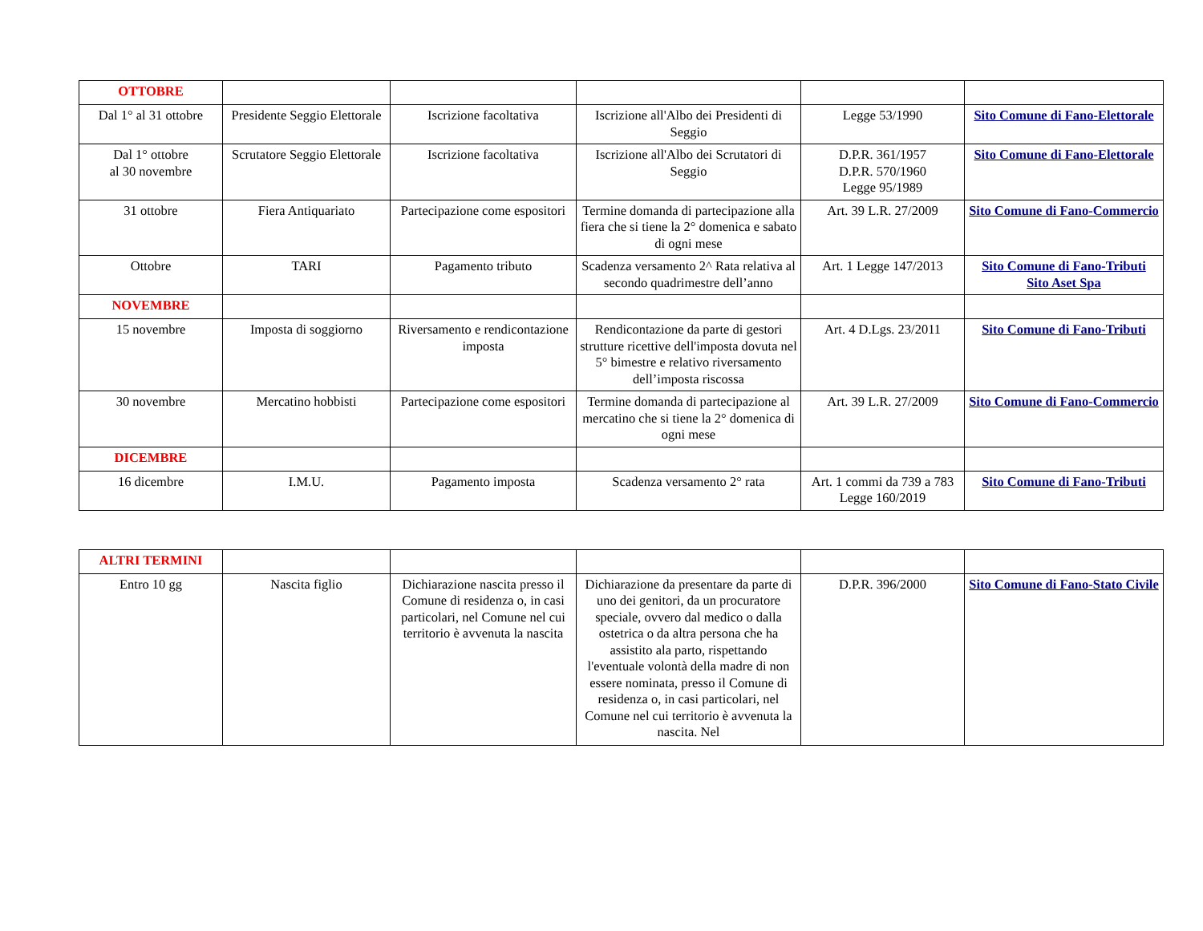| OTTOBRE | | | | | |
| Dal 1° al 31 ottobre | Presidente Seggio Elettorale | Iscrizione facoltativa | Iscrizione all'Albo dei Presidenti di Seggio | Legge 53/1990 | Sito Comune di Fano-Elettorale |
| Dal 1° ottobre al 30 novembre | Scrutatore Seggio Elettorale | Iscrizione facoltativa | Iscrizione all'Albo dei Scrutatori di Seggio | D.P.R. 361/1957 D.P.R. 570/1960 Legge 95/1989 | Sito Comune di Fano-Elettorale |
| 31 ottobre | Fiera Antiquariato | Partecipazione come espositori | Termine domanda di partecipazione alla fiera che si tiene la 2° domenica e sabato di ogni mese | Art. 39 L.R. 27/2009 | Sito Comune di Fano-Commercio |
| Ottobre | TARI | Pagamento tributo | Scadenza versamento 2^ Rata relativa al secondo quadrimestre dell’anno | Art. 1 Legge 147/2013 | Sito Comune di Fano-Tributi Sito Aset Spa |
| NOVEMBRE | | | | | |
| 15 novembre | Imposta di soggiorno | Riversamento e rendicontazione imposta | Rendicontazione da parte di gestori strutture ricettive dell'imposta dovuta nel 5° bimestre e relativo riversamento dell’imposta riscossa | Art. 4 D.Lgs. 23/2011 | Sito Comune di Fano-Tributi |
| 30 novembre | Mercatino hobbisti | Partecipazione come espositori | Termine domanda di partecipazione al mercatino che si tiene la 2° domenica di ogni mese | Art. 39 L.R. 27/2009 | Sito Comune di Fano-Commercio |
| DICEMBRE | | | | | |
| 16 dicembre | I.M.U. | Pagamento imposta | Scadenza versamento 2° rata | Art. 1 commi da 739 a 783 Legge 160/2019 | Sito Comune di Fano-Tributi |
| ALTRI TERMINI | | | | | |
| Entro 10 gg | Nascita figlio | Dichiarazione nascita presso il Comune di residenza o, in casi particolari, nel Comune nel cui territorio è avvenuta la nascita | Dichiarazione da presentare da parte di uno dei genitori, da un procuratore speciale, ovvero dal medico o dalla ostetrica o da altra persona che ha assistito ala parto, rispettando l'eventuale volontà della madre di non essere nominata, presso il Comune di residenza o, in casi particolari, nel Comune nel cui territorio è avvenuta la nascita. Nel | D.P.R. 396/2000 | Sito Comune di Fano-Stato Civile |